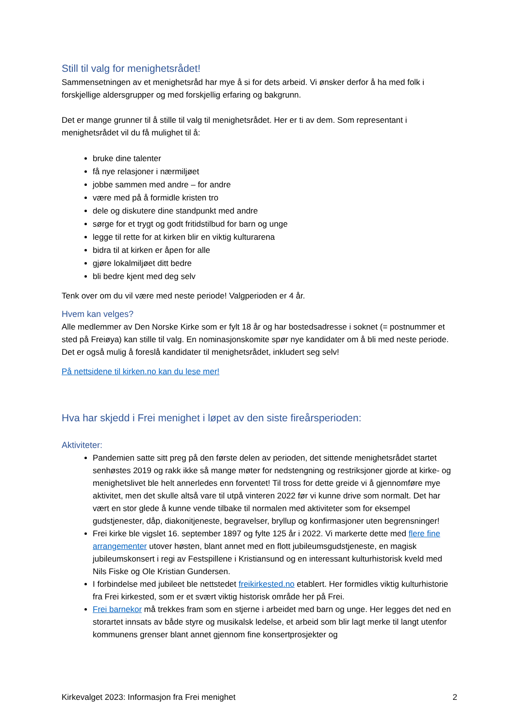Still til valg for menighetsrådet!
Sammensetningen av et menighetsråd har mye å si for dets arbeid. Vi ønsker derfor å ha med folk i forskjellige aldersgrupper og med forskjellig erfaring og bakgrunn.
Det er mange grunner til å stille til valg til menighetsrådet. Her er ti av dem. Som representant i menighetsrådet vil du få mulighet til å:
bruke dine talenter
få nye relasjoner i nærmiljøet
jobbe sammen med andre – for andre
være med på å formidle kristen tro
dele og diskutere dine standpunkt med andre
sørge for et trygt og godt fritidstilbud for barn og unge
legge til rette for at kirken blir en viktig kulturarena
bidra til at kirken er åpen for alle
gjøre lokalmiljøet ditt bedre
bli bedre kjent med deg selv
Tenk over om du vil være med neste periode! Valgperioden er 4 år.
Hvem kan velges?
Alle medlemmer av Den Norske Kirke som er fylt 18 år og har bostedsadresse i soknet (= postnummer et sted på Freiøya) kan stille til valg. En nominasjonskomite spør nye kandidater om å bli med neste periode. Det er også mulig å foreslå kandidater til menighetsrådet, inkludert seg selv!
På nettsidene til kirken.no kan du lese mer!
Hva har skjedd i Frei menighet i løpet av den siste fireårsperioden:
Aktiviteter:
Pandemien satte sitt preg på den første delen av perioden, det sittende menighetsrådet startet senhøstes 2019 og rakk ikke så mange møter for nedstengning og restriksjoner gjorde at kirke- og menighetslivet ble helt annerledes enn forventet! Til tross for dette greide vi å gjennomføre mye aktivitet, men det skulle altså vare til utpå vinteren 2022 før vi kunne drive som normalt. Det har vært en stor glede å kunne vende tilbake til normalen med aktiviteter som for eksempel gudstjenester, dåp, diakonitjeneste, begravelser, bryllup og konfirmasjoner uten begrensninger!
Frei kirke ble vigslet 16. september 1897 og fylte 125 år i 2022. Vi markerte dette med flere fine arrangementer utover høsten, blant annet med en flott jubileumsgudstjeneste, en magisk jubileumskonsert i regi av Festspillene i Kristiansund og en interessant kulturhistorisk kveld med Nils Fiske og Ole Kristian Gundersen.
I forbindelse med jubileet ble nettstedet freikirkested.no etablert. Her formidles viktig kulturhistorie fra Frei kirkested, som er et svært viktig historisk område her på Frei.
Frei barnekor må trekkes fram som en stjerne i arbeidet med barn og unge. Her legges det ned en storartet innsats av både styre og musikalsk ledelse, et arbeid som blir lagt merke til langt utenfor kommunens grenser blant annet gjennom fine konsertprosjekter og
Kirkevalget 2023: Informasjon fra Frei menighet 2